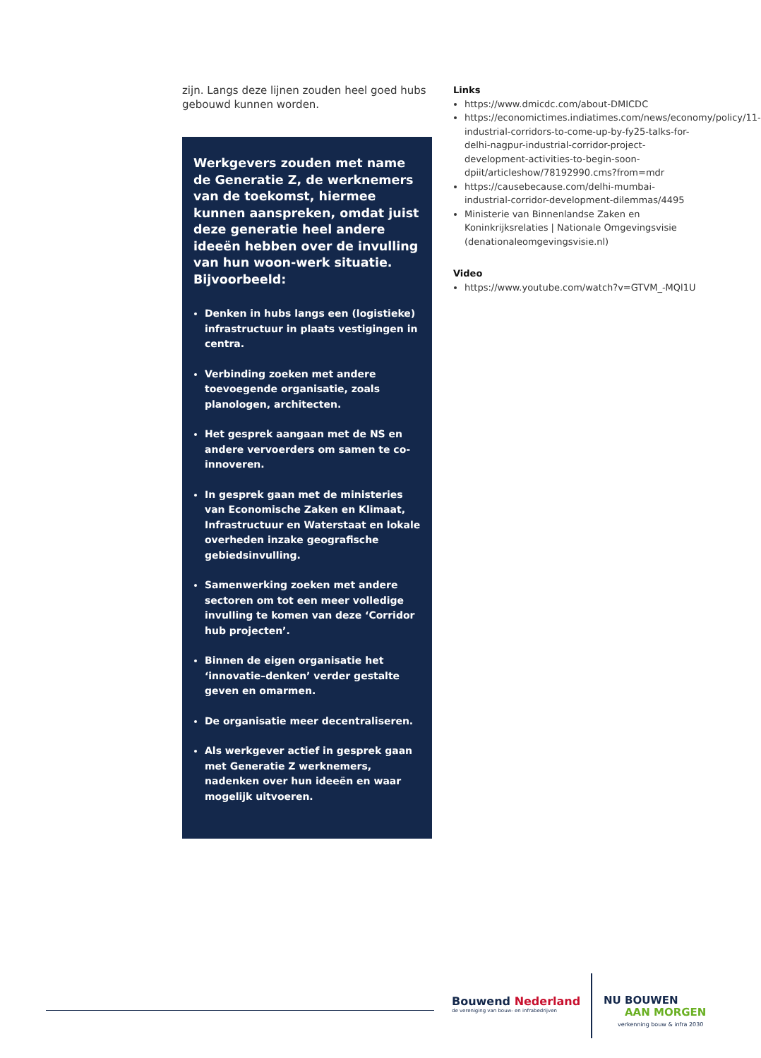zijn. Langs deze lijnen zouden heel goed hubs gebouwd kunnen worden.
Werkgevers zouden met name de Generatie Z, de werknemers van de toekomst, hiermee kunnen aanspreken, omdat juist deze generatie heel andere ideeën hebben over de invulling van hun woon-werk situatie. Bijvoorbeeld:
Denken in hubs langs een (logistieke) infrastructuur in plaats vestigingen in centra.
Verbinding zoeken met andere toevoegende organisatie, zoals planologen, architecten.
Het gesprek aangaan met de NS en andere vervoerders om samen te co-innoveren.
In gesprek gaan met de ministeries van Economische Zaken en Klimaat, Infrastructuur en Waterstaat en lokale overheden inzake geografische gebiedsinvulling.
Samenwerking zoeken met andere sectoren om tot een meer volledige invulling te komen van deze ‘Corridor hub projecten’.
Binnen de eigen organisatie het ‘innovatie–denken’ verder gestalte geven en omarmen.
De organisatie meer decentraliseren.
Als werkgever actief in gesprek gaan met Generatie Z werknemers, nadenken over hun ideeën en waar mogelijk uitvoeren.
Links
https://www.dmicdc.com/about-DMICDC
https://economictimes.indiatimes.com/news/economy/policy/11-industrial-corridors-to-come-up-by-fy25-talks-for-delhi-nagpur-industrial-corridor-project-development-activities-to-begin-soon-dpiit/articleshow/78192990.cms?from=mdr
https://causebecause.com/delhi-mumbai-industrial-corridor-development-dilemmas/4495
Ministerie van Binnenlandse Zaken en Koninkrijksrelaties | Nationale Omgevingsvisie (denationaleomgevingsvisie.nl)
Video
https://www.youtube.com/watch?v=GTVM_-MQl1U
Bouwend Nederland
de vereniging van bouw- en infrabedrijven
NU BOUWEN
AAN MORGEN
verkenning bouw & infra 2030